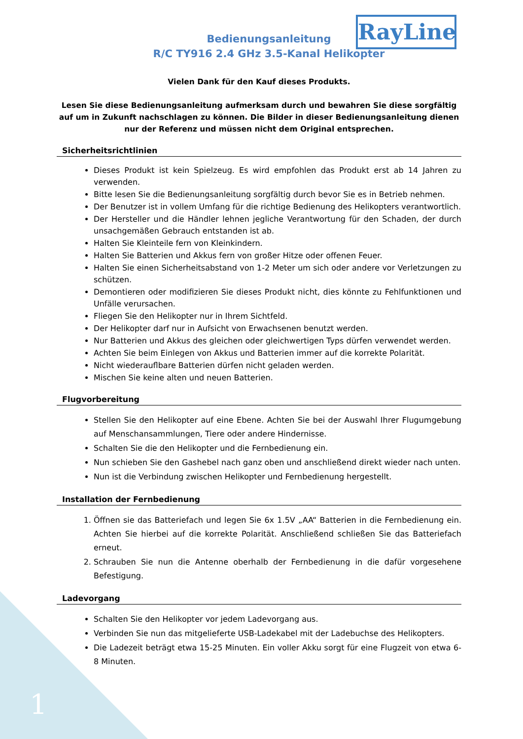RayLine
Bedienungsanleitung
R/C TY916 2.4 GHz 3.5-Kanal Helikopter
Vielen Dank für den Kauf dieses Produkts.
Lesen Sie diese Bedienungsanleitung aufmerksam durch und bewahren Sie diese sorgfältig auf um in Zukunft nachschlagen zu können. Die Bilder in dieser Bedienungsanleitung dienen nur der Referenz und müssen nicht dem Original entsprechen.
Sicherheitsrichtlinien
Dieses Produkt ist kein Spielzeug. Es wird empfohlen das Produkt erst ab 14 Jahren zu verwenden.
Bitte lesen Sie die Bedienungsanleitung sorgfältig durch bevor Sie es in Betrieb nehmen.
Der Benutzer ist in vollem Umfang für die richtige Bedienung des Helikopters verantwortlich.
Der Hersteller und die Händler lehnen jegliche Verantwortung für den Schaden, der durch unsachgemäßen Gebrauch entstanden ist ab.
Halten Sie Kleinteile fern von Kleinkindern.
Halten Sie Batterien und Akkus fern von großer Hitze oder offenen Feuer.
Halten Sie einen Sicherheitsabstand von 1-2 Meter um sich oder andere vor Verletzungen zu schützen.
Demontieren oder modifizieren Sie dieses Produkt nicht, dies könnte zu Fehlfunktionen und Unfälle verursachen.
Fliegen Sie den Helikopter nur in Ihrem Sichtfeld.
Der Helikopter darf nur in Aufsicht von Erwachsenen benutzt werden.
Nur Batterien und Akkus des gleichen oder gleichwertigen Typs dürfen verwendet werden.
Achten Sie beim Einlegen von Akkus und Batterien immer auf die korrekte Polarität.
Nicht wiederauflbare Batterien dürfen nicht geladen werden.
Mischen Sie keine alten und neuen Batterien.
Flugvorbereitung
Stellen Sie den Helikopter auf eine Ebene. Achten Sie bei der Auswahl Ihrer Flugumgebung auf Menschansammlungen, Tiere oder andere Hindernisse.
Schalten Sie die den Helikopter und die Fernbedienung ein.
Nun schieben Sie den Gashebel nach ganz oben und anschließend direkt wieder nach unten.
Nun ist die Verbindung zwischen Helikopter und Fernbedienung hergestellt.
Installation der Fernbedienung
1. Öffnen sie das Batteriefach und legen Sie 6x 1.5V „AA“ Batterien in die Fernbedienung ein. Achten Sie hierbei auf die korrekte Polarität. Anschließend schließen Sie das Batteriefach erneut.
2. Schrauben Sie nun die Antenne oberhalb der Fernbedienung in die dafür vorgesehene Befestigung.
Ladevorgang
Schalten Sie den Helikopter vor jedem Ladevorgang aus.
Verbinden Sie nun das mitgelieferte USB-Ladekabel mit der Ladebuchse des Helikopters.
Die Ladezeit beträgt etwa 15-25 Minuten. Ein voller Akku sorgt für eine Flugzeit von etwa 6-8 Minuten.
1